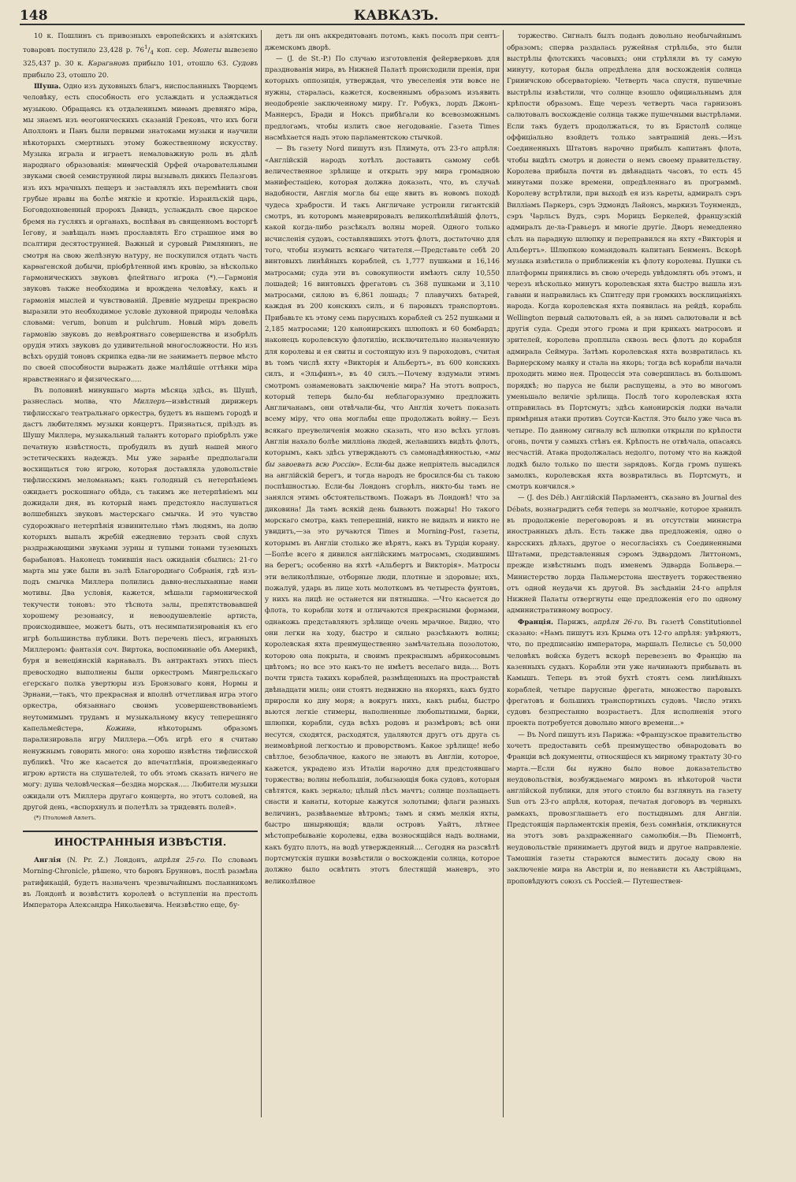148 КАВКАЗЪ.
10 к. Пошлинъ съ привозныхъ европейскихъ и азіятскихъ товаровъ поступило 23,428 р. 761/4 коп. сер. Монеты вывезено 325,437 р. 30 к. Карагановъ прибыло 101, отошло 63. Судовъ прибыло 23, отошло 20.
Шуша. Одно изъ духовныхъ благъ, ниспосланныхъ Творцемъ человѣку, есть способность его услаждать и услаждаться музыкою. Обращаясь къ отдаленнымъ миѳамъ древняго міра, мы знаемъ изъ ѳеогоническихъ сказаній Грековъ, что ихъ боги Аполлонъ и Панъ были первыми знатоками музыки и научили нѣкоторыхъ смертныхъ этому божественному искусству. Музыка играла и играетъ немаловажную роль въ дѣлѣ народнаго образованія: миѳическій Орфей очаровательными звуками своей семиструнной лиры вызывалъ дикихъ Пелазговъ изъ ихъ мрачныхъ пещеръ и заставлялъ ихъ перемѣнить свои грубые нравы на болѣе мягкіе и кроткіе. Израильскій царь, Боговдохновенный пророкъ Давидъ, услаждалъ свое царское бремя на гусляхъ и органахъ, воспѣвая въ священномъ восторгѣ Іегову, и завѣщалъ намъ прославлять Его страшное имя во псалтири десятострунней. Важный и суровый Римлянинъ, не смотря на свою желѣзную натуру, не поскупился отдать часть карѳагенской добычи, пріобрѣтенной имъ кровію, за нѣсколько гармоническихъ звуковъ флейтнаго игрока (*).—Гармонія звуковъ также необходима и врождена человѣку, какъ и гармонія мыслей и чувствованій. Древніе мудрецы прекрасно выразили это необходимое условіе духовной природы человѣка словами: verum, bonum и pulchrum. Новый міръ довелъ гармонію звуковъ до невѣроятнаго совершенства и изобрѣлъ орудія этихъ звуковъ до удивительной многосложности. Но изъ всѣхъ орудій тоновъ скрипка едва-ли не занимаетъ первое мѣсто по своей способности выражать даже малѣйшіе оттѣнки міра нравственнаго и физическаго.....
Въ половинѣ минувшаго марта мѣсяца здѣсь, въ Шушѣ, разнеслась молва, что Миллеръ—извѣстный дирижеръ тифлисскаго театральнаго оркестра, будетъ въ нашемъ городѣ и дастъ любителямъ музыки концертъ. Признаться, пріѣздъ въ Шушу Миллера, музыкальный талантъ котораго пріобрѣлъ уже печатную извѣстность, пробудилъ въ душѣ нашей много эстетическихъ надеждъ. Мы уже заранѣе предполагали восхищаться тою игрою, которая доставляла удовольствіе тифлисскимъ меломанамъ; какъ голодный съ нетерпѣніемъ ожидаетъ роскошнаго обѣда, съ такимъ же нетерпѣніемъ мы дожидали дня, въ который намъ предстояло наслушаться волшебныхъ звуковъ мастерскаго смычка. И это чувство судорожнаго нетерпѣнія извинительно тѣмъ людямъ, на долю которыхъ выпалъ жребій ежедневно терзать свой слухъ раздражающими звуками зурны и тупыми тонами туземныхъ барабановъ. Наконецъ томившія насъ ожиданія сбылись: 21-го марта мы уже были въ залѣ Благороднаго Собранія, гдѣ изъ-подъ смычка Миллера полились давно-неслыханные нами мотивы. Два условія, кажется, мѣшали гармонической текучести тоновъ: это тѣснота залы, препятствовавшей хорошему резонансу, и невоодушевленіе артиста, происходившее, можетъ быть, отъ несимпатизированія къ его игрѣ большинства публики. Вотъ перечень піесъ, игранныхъ Миллеромъ: фантазія соч. Виртока, воспоминаніе объ Америкѣ, буря и венеціянскій карнавалъ. Въ антрактахъ этихъ піесъ превосходно выполнены были оркестромъ Мингрельскаго егерскаго полка увертюры изъ Бронзоваго коня, Нормы и Эрнани,—такъ, что прекрасная и вполнѣ отчетливая игра этого оркестра, обязаннаго своимъ усовершенствованіемъ неутомимымъ трудамъ и музыкальному вкусу теперешняго капельмейстера, Кожина, нѣкоторымъ образомъ парализировала игру Миллера.—Объ игрѣ его я считаю ненужнымъ говорить много: она хорошо извѣстна тифлисской публикѣ. Что же касается до впечатлѣнія, произведеннаго игрою артиста на слушателей, то объ этомъ сказать ничего не могу: душа человѣческая—бездна морская..... Любители музыки ожидали отъ Миллера другаго концерта, но этотъ соловей, на другой день, «вспорхнулъ и полетѣлъ за тридевять полей».
(*) Птоломей Авлетъ.
ИНОСТРАННЫЯ ИЗВѢСТІЯ.
Англія (N. Pr. Z.) Лондонъ, апрѣля 25-го. По словамъ Morning-Chronicle, рѣшено, что баронъ Брунновъ, послѣ размѣна ратификацій, будетъ назначенъ чрезвычайнымъ посланникомъ въ Лондонѣ и возвѣститъ королевѣ о вступленіи на престолъ Императора Александра Николаевича. Неизвѣстно еще, бу-
детъ ли онъ аккредитованъ потомъ, какъ посолъ при сентъ-джемскомъ дворѣ.
— (J. de St.-P.) По случаю изготовленія фейерверковъ для празднованія мира, въ Нижней Палатѣ происходили пренія, при которыхъ оппозиція, утверждая, что увеселенія эти вовсе не нужны, старалась, кажется, косвеннымъ образомъ изъявить неодобреніе заключенному миру. Гг. Робукъ, лордъ Джонъ-Маннерсъ, Бради и Ноксъ прибѣгали ко всевозможнымъ предлогамъ, чтобы излить свое негодованіе. Газета Times насмѣхается надъ этою парламентскою стычкой.
— Въ газету Nord пишутъ изъ Плимута, отъ 23-го апрѣля: «Англійскій народъ хотѣлъ доставить самому себѣ величественное зрѣлище и открыть эру мира громадною манифестаціею, которая должна доказать, что, въ случаѣ надобности, Англія могла бы еще явить въ новомъ походѣ чудеса храбрости. И такъ Англичане устроили гигантскій смотръ, въ которомъ маневрировалъ великолѣпнѣйшій флотъ, какой когда-либо разсѣкалъ волны морей. Одного только исчисленія судовъ, составлявшихъ этотъ флотъ, достаточно для того, чтобы изумить всякаго читателя.—Представьте себѣ 20 винтовыхъ линѣйныхъ кораблей, съ 1,777 пушками и 16,146 матросами; суда эти въ совокупности имѣютъ силу 10,550 лошадей; 16 винтовыхъ фрегатовъ съ 368 пушками и 3,110 матросами, силою въ 6,861 лошадь; 7 плавучихъ батарей, каждая въ 200 конскихъ силъ, и 6 паровыхъ транспортовъ. Прибавьте къ этому семь парусныхъ кораблей съ 252 пушками и 2,185 матросами; 120 канонирскихъ шлюпокъ и 60 бомбардъ; наконецъ королевскую флотилію, исключительно назначенную для королевы и ея свиты и состоящую изъ 9 пароходовъ, считая въ томъ числѣ яхту «Викторія и Альбертъ», въ 600 конскихъ силъ, и «Эльфинъ», въ 40 силъ.—Почему вздумали этимъ смотромъ ознаменовать заключеніе мира? На этотъ вопросъ, который теперь было-бы неблагоразумно предложить Англичанамъ, они отвѣчали-бы, что Англія хочетъ показать всему міру, что она моглабы еще продолжать войну.— Безъ всякаго преувеличенія можно сказать, что изо всѣхъ угловъ Англіи нахало болѣе милліона людей, желавшихъ видѣть флотъ, которымъ, какъ здѣсь утверждаютъ съ самонадѣянностью, «мы бы завоевать всю Россію». Если-бы даже непріятель высадился на англійскій берегъ, и тогда народъ не бросился-бы съ такою поспѣшностью. Если-бы Лондонъ сгорѣлъ, никто-бы тамъ не занялся этимъ обстоятельствомъ. Пожаръ въ Лондонѣ! что за диковина! Да тамъ всякій день бываютъ пожары! Но такого морскаго смотра, какъ теперешній, никто не видалъ и никто не увидитъ,—за это ручаются Times и Morning-Post, газеты, которымъ въ Англіи столько же вѣрятъ, какъ въ Турціи корану.—Болѣе всего я дивился англійскимъ матросамъ, сходившимъ на берегъ; особенно на яхтѣ «Альбертъ и Викторія». Матросы эти великолѣпные, отборные люди, плотные и здоровые; ихъ, пожалуй, ударь въ лице хоть молоткомъ въ четыреста фунтовъ, у нихъ на лицѣ не останется ни пятнышка. —Что касается до флота, то корабли хотя и отличаются прекрасными формами, однакожь представляютъ зрѣлище очень мрачное. Видно, что они легки на ходу, быстро и сильно разсѣкаютъ волны; королевская яхта преимущественно замѣчательна позолотою, которою она покрыта, и своимъ прекраснымъ абрикосовымъ цвѣтомъ; но все это какъ-то не имѣетъ веселаго вида.... Вотъ почти триста такихъ кораблей, размѣщенныхъ на пространствѣ двѣнадцати миль; они стоятъ недвижно на якоряхъ, какъ будто приросли ко дну моря; а вокругъ нихъ, какъ рыбы, быстро вьются легкіе стимеры, наполненные любопытными, барки, шлюпки, корабли, суда всѣхъ родовъ и размѣровъ; всѣ они несутся, сходятся, расходятся, удаляются другъ отъ друга съ неимовѣрной легкостью и проворствомъ. Какое зрѣлище! небо свѣтлое, безоблачное, какого не знаютъ въ Англіи, которое, кажется, украдено изъ Италіи нарочно для предстоявшаго торжества; волны небольшія, лобызающія бока судовъ, которыя свѣтятся, какъ зеркало; цѣлый лѣсъ мачтъ; солнце позлащаетъ снасти и канаты, которые кажутся золотыми; флаги разныхъ величинъ, развѣваемые вѣтромъ; тамъ и сямъ мелкія яхты, быстро шныряющія; вдали островъ Уайтъ, лѣтнее мѣстопребываніе королевы, едва возносящійся надъ волнами, какъ будто плотъ, на водѣ утвержденный.... Сегодня на разсвѣтѣ портсмутскія пушки возвѣстили о восхожденіи солнца, которое должно было освѣтить этотъ блестящій маневръ, это великолѣпное
торжество. Сигналъ былъ поданъ довольно необычайнымъ образомъ; сперва раздалась ружейная стрѣльба, это были выстрѣлы флотскихъ часовыхъ; они стрѣляли въ ту самую минуту, которая была опредѣлена для восхожденія солнца Гриничскою обсерваторіею. Четверть часа спустя, пушечные выстрѣлы извѣстили, что солнце взошло официальнымъ для крѣпости образомъ. Еще черезъ четверть часа гарнизонъ салютовалъ восхожденіе солнца также пушечными выстрѣлами. Если такъ будетъ продолжаться, то въ Бристолѣ солнце оффиціально взойдетъ только завтрашній день.—Изъ Соединенныхъ Штатовъ нарочно прибылъ капитанъ флота, чтобы видѣть смотръ и донести о немъ своему правительству. Королева прибыла почти въ двѣнадцать часовъ, то есть 45 минутами позже времени, опредѣленнаго въ программѣ. Королеву встрѣтили, при выходѣ ея изъ кареты, адмиралъ сэръ Вилліамъ Паркеръ, сэръ Эдмондъ Лайонсъ, маркизъ Тоунмендъ, сэръ Чарльсъ Вудъ, сэръ Морицъ Беркелей, французскій адмиралъ де-ла-Гравьеръ и многіе другіе. Дворъ немедленно сѣлъ на парадную шлюпку и переправился на яхту «Викторія и Альбертъ». Шлюпкою командовалъ капитанъ Бенменъ. Вскорѣ музыка извѣстила о приближеніи къ флоту королевы. Пушки съ платформы принялись въ свою очередь увѣдомлять объ этомъ, и черезъ нѣсколько минутъ королевская яхта быстро вышла изъ гавани и направилась къ Спитгеду при громкихъ восклицаніяхъ народа. Когда королевская яхта появилась на рейдѣ, корабль Wellington первый салютовалъ ей, а за нимъ салютовали и всѣ другія суда. Среди этого грома и при крикахъ матросовъ и зрителей, королева проплыла сквозь весь флотъ до корабля адмирала Сеймура. Затѣмъ королевская яхта возвратилась къ Варнерскому маяку и стала на якорь; тогда всѣ корабли начали проходить мимо нея. Процессія эта совершилась въ большомъ порядкѣ; но паруса не были распущены, а это во многомъ уменьшало величіе зрѣлища. Послѣ того королевская яхта отправилась въ Портсмутъ; здѣсь канонирскія лодки начали примѣрныя атаки противъ Соутси-Кастля. Это было уже часа въ четыре. По данному сигналу всѣ шлюпки открыли по крѣпости огонь, почти у самыхъ стѣнъ ея. Крѣпость не отвѣчала, опасаясь несчастій. Атака продолжалась недолго, потому что на каждой лодкѣ было только по шести зарядовъ. Когда громъ пушекъ замолкъ, королевская яхта возвратилась въ Портсмутъ, и смотръ кончился.»
— (J. des Déb.) Англійскій Парламентъ, сказано въ Journal des Débats, вознаградитъ себя теперь за молчаніе, которое хранилъ въ продолженіе переговоровъ и въ отсутствіи министра иностранныхъ дѣлъ. Есть также два предложенія, одно о карсскихъ дѣлахъ, другое о несогласіяхъ съ Соединенными Штатами, представленныя сэромъ Эдвардомъ Литтономъ, прежде извѣстнымъ подъ именемъ Эдварда Больвера.—Министерство лорда Пальмерстона шествуетъ торжественно отъ одной неудачи къ другой. Въ засѣданіи 24-го апрѣля Нижней Палаты отвергнуты еще предложенія его по одному административному вопросу.
Франція. Парижъ, апрѣля 26-го. Въ газетѣ Constitutionnel сказано: «Намъ пишутъ изъ Крыма отъ 12-го апрѣля: увѣряютъ, что, по предписанію императора, маршалъ Пелисье съ 50,000 человѣкъ войска будетъ вскорѣ перевезенъ во Францію на казенныхъ судахъ. Корабли эти уже начинаютъ прибывать въ Камышъ. Теперь въ этой бухтѣ стоятъ семь линѣйныхъ кораблей, четыре парусные фрегата, множество паровыхъ фрегатовъ и большихъ транспортныхъ судовъ. Число этихъ судовъ безпрестанно возрастаетъ. Для исполненія этого проекта потребуется довольно много времени...»
— Въ Nord пишутъ изъ Парижа: «Французское правительство хочетъ предоставить себѣ преимущество обнародовать во Франціи всѣ документы, относящіеся къ мирному трактату 30-го марта.—Если бы нужно было новое доказательство неудовольствія, возбуждаемаго миромъ въ нѣкоторой части англійской публики, для этого стоило бы взглянуть на газету Sun отъ 23-го апрѣля, которая, печатая договоръ въ черныхъ рамкахъ, провозглашаетъ его постыднымъ для Англіи. Предстоящія парламентскія пренія, безъ сомнѣнія, откликнутся на этотъ зовъ раздраженнаго самолюбія.—Въ Піемонтѣ, неудовольствіе принимаетъ другой видъ и другое направленіе. Тамошнія газеты стараются выместить досаду свою на заключеніе мира на Австріи и, по ненависти къ Австрійцамъ, проповѣдуютъ союзъ съ Россіей.— Путешествен-